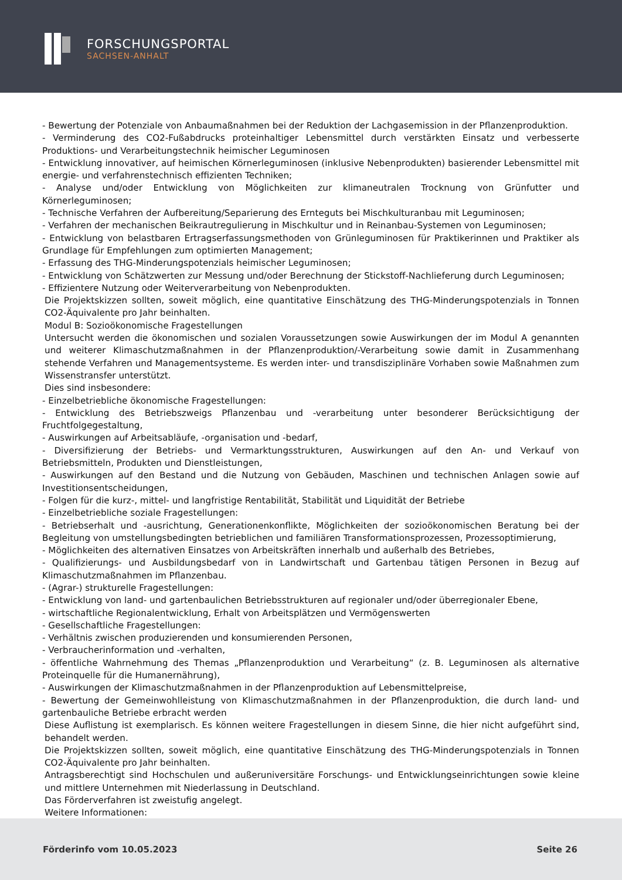FORSCHUNGSPORTAL
SACHSEN-ANHALT
- Bewertung der Potenziale von Anbaumaßnahmen bei der Reduktion der Lachgasemission in der Pflanzenproduktion.
- Verminderung des CO2-Fußabdrucks proteinhaltiger Lebensmittel durch verstärkten Einsatz und verbesserte Produktions- und Verarbeitungstechnik heimischer Leguminosen
- Entwicklung innovativer, auf heimischen Körnerleguminosen (inklusive Nebenprodukten) basierender Lebensmittel mit energie- und verfahrenstechnisch effizienten Techniken;
- Analyse und/oder Entwicklung von Möglichkeiten zur klimaneutralen Trocknung von Grünfutter und Körnerleguminosen;
- Technische Verfahren der Aufbereitung/Separierung des Ernteguts bei Mischkulturanbau mit Leguminosen;
- Verfahren der mechanischen Beikrautregulierung in Mischkultur und in Reinanbau-Systemen von Leguminosen;
- Entwicklung von belastbaren Ertragserfassungsmethoden von Grünleguminosen für Praktikerinnen und Praktiker als Grundlage für Empfehlungen zum optimierten Management;
- Erfassung des THG-Minderungspotenzials heimischer Leguminosen;
- Entwicklung von Schätzwerten zur Messung und/oder Berechnung der Stickstoff-Nachlieferung durch Leguminosen;
- Effizientere Nutzung oder Weiterverarbeitung von Nebenprodukten.
Die Projektskizzen sollten, soweit möglich, eine quantitative Einschätzung des THG-Minderungspotenzials in Tonnen CO2-Äquivalente pro Jahr beinhalten.
Modul B: Sozioökonomische Fragestellungen
Untersucht werden die ökonomischen und sozialen Voraussetzungen sowie Auswirkungen der im Modul A genannten und weiterer Klimaschutzmaßnahmen in der Pflanzenproduktion/-Verarbeitung sowie damit in Zusammenhang stehende Verfahren und Managementsysteme. Es werden inter- und transdisziplinäre Vorhaben sowie Maßnahmen zum Wissenstransfer unterstützt.
Dies sind insbesondere:
- Einzelbetriebliche ökonomische Fragestellungen:
- Entwicklung des Betriebszweigs Pflanzenbau und -verarbeitung unter besonderer Berücksichtigung der Fruchtfolgegestaltung,
- Auswirkungen auf Arbeitsabläufe, -organisation und -bedarf,
- Diversifizierung der Betriebs- und Vermarktungsstrukturen, Auswirkungen auf den An- und Verkauf von Betriebsmitteln, Produkten und Dienstleistungen,
- Auswirkungen auf den Bestand und die Nutzung von Gebäuden, Maschinen und technischen Anlagen sowie auf Investitionsentscheidungen,
- Folgen für die kurz-, mittel- und langfristige Rentabilität, Stabilität und Liquidität der Betriebe
- Einzelbetriebliche soziale Fragestellungen:
- Betriebserhalt und -ausrichtung, Generationenkonflikte, Möglichkeiten der sozioökonomischen Beratung bei der Begleitung von umstellungsbedingten betrieblichen und familiären Transformationsprozessen, Prozessoptimierung,
- Möglichkeiten des alternativen Einsatzes von Arbeitskräften innerhalb und außerhalb des Betriebes,
- Qualifizierungs- und Ausbildungsbedarf von in Landwirtschaft und Gartenbau tätigen Personen in Bezug auf Klimaschutzmaßnahmen im Pflanzenbau.
- (Agrar-) strukturelle Fragestellungen:
- Entwicklung von land- und gartenbaulichen Betriebsstrukturen auf regionaler und/oder überregionaler Ebene,
- wirtschaftliche Regionalentwicklung, Erhalt von Arbeitsplätzen und Vermögenswerten
- Gesellschaftliche Fragestellungen:
- Verhältnis zwischen produzierenden und konsumierenden Personen,
- Verbraucherinformation und -verhalten,
- öffentliche Wahrnehmung des Themas „Pflanzenproduktion und Verarbeitung“ (z. B. Leguminosen als alternative Proteinquelle für die Humanernährung),
- Auswirkungen der Klimaschutzmaßnahmen in der Pflanzenproduktion auf Lebensmittelpreise,
- Bewertung der Gemeinwohlleistung von Klimaschutzmaßnahmen in der Pflanzenproduktion, die durch land- und gartenbauliche Betriebe erbracht werden
Diese Auflistung ist exemplarisch. Es können weitere Fragestellungen in diesem Sinne, die hier nicht aufgeführt sind, behandelt werden.
Die Projektskizzen sollten, soweit möglich, eine quantitative Einschätzung des THG-Minderungspotenzials in Tonnen CO2-Äquivalente pro Jahr beinhalten.
Antragsberechtigt sind Hochschulen und außeruniversitäre Forschungs- und Entwicklungseinrichtungen sowie kleine und mittlere Unternehmen mit Niederlassung in Deutschland.
Das Förderverfahren ist zweistufig angelegt.
Weitere Informationen:
Förderinfo vom 10.05.2023 Seite 26